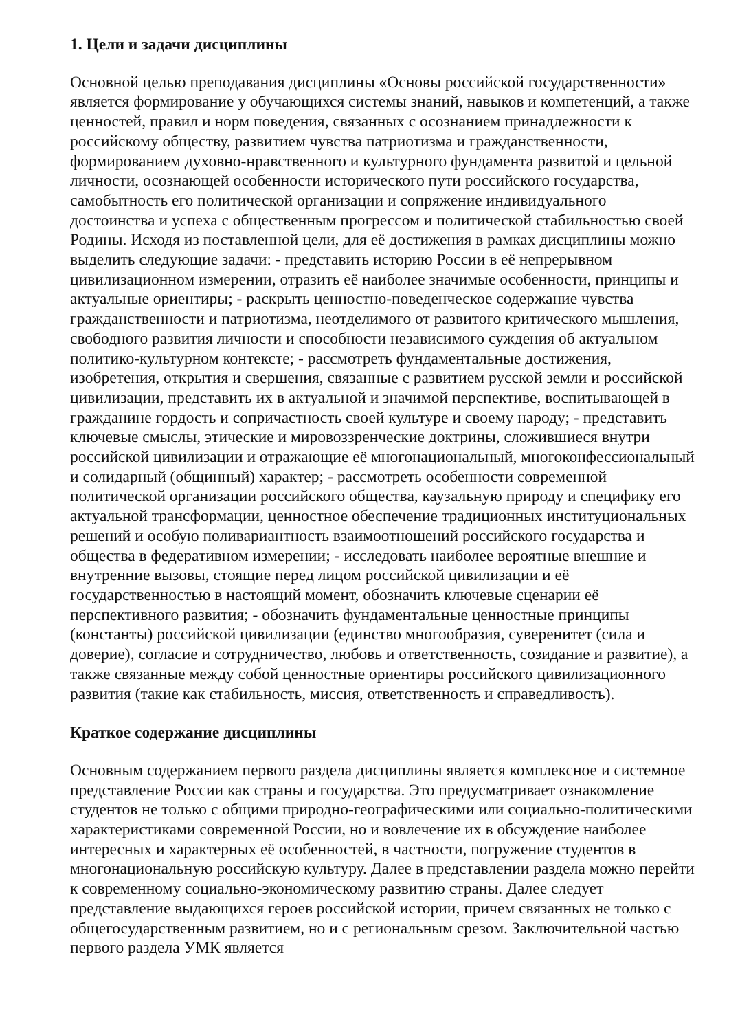1. Цели и задачи дисциплины
Основной целью преподавания дисциплины «Основы российской государственности» является формирование у обучающихся системы знаний, навыков и компетенций, а также ценностей, правил и норм поведения, связанных с осознанием принадлежности к российскому обществу, развитием чувства патриотизма и гражданственности, формированием духовно-нравственного и культурного фундамента развитой и цельной личности, осознающей особенности исторического пути российского государства, самобытность его политической организации и сопряжение индивидуального достоинства и успеха с общественным прогрессом и политической стабильностью своей Родины. Исходя из поставленной цели, для её достижения в рамках дисциплины можно выделить следующие задачи: - представить историю России в её непрерывном цивилизационном измерении, отразить её наиболее значимые особенности, принципы и актуальные ориентиры; - раскрыть ценностно-поведенческое содержание чувства гражданственности и патриотизма, неотделимого от развитого критического мышления, свободного развития личности и способности независимого суждения об актуальном политико-культурном контексте; - рассмотреть фундаментальные достижения, изобретения, открытия и свершения, связанные с развитием русской земли и российской цивилизации, представить их в актуальной и значимой перспективе, воспитывающей в гражданине гордость и сопричастность своей культуре и своему народу; - представить ключевые смыслы, этические и мировоззренческие доктрины, сложившиеся внутри российской цивилизации и отражающие её многонациональный, многоконфессиональный и солидарный (общинный) характер; - рассмотреть особенности современной политической организации российского общества, каузальную природу и специфику его актуальной трансформации, ценностное обеспечение традиционных институциональных решений и особую поливариантность взаимоотношений российского государства и общества в федеративном измерении; - исследовать наиболее вероятные внешние и внутренние вызовы, стоящие перед лицом российской цивилизации и её государственностью в настоящий момент, обозначить ключевые сценарии её перспективного развития; - обозначить фундаментальные ценностные принципы (константы) российской цивилизации (единство многообразия, суверенитет (сила и доверие), согласие и сотрудничество, любовь и ответственность, созидание и развитие), а также связанные между собой ценностные ориентиры российского цивилизационного развития (такие как стабильность, миссия, ответственность и справедливость).
Краткое содержание дисциплины
Основным содержанием первого раздела дисциплины является комплексное и системное представление России как страны и государства. Это предусматривает ознакомление студентов не только с общими природно-географическими или социально-политическими характеристиками современной России, но и вовлечение их в обсуждение наиболее интересных и характерных её особенностей, в частности, погружение студентов в многонациональную российскую культуру. Далее в представлении раздела можно перейти к современному социально-экономическому развитию страны. Далее следует представление выдающихся героев российской истории, причем связанных не только с общегосударственным развитием, но и с региональным срезом. Заключительной частью первого раздела УМК является